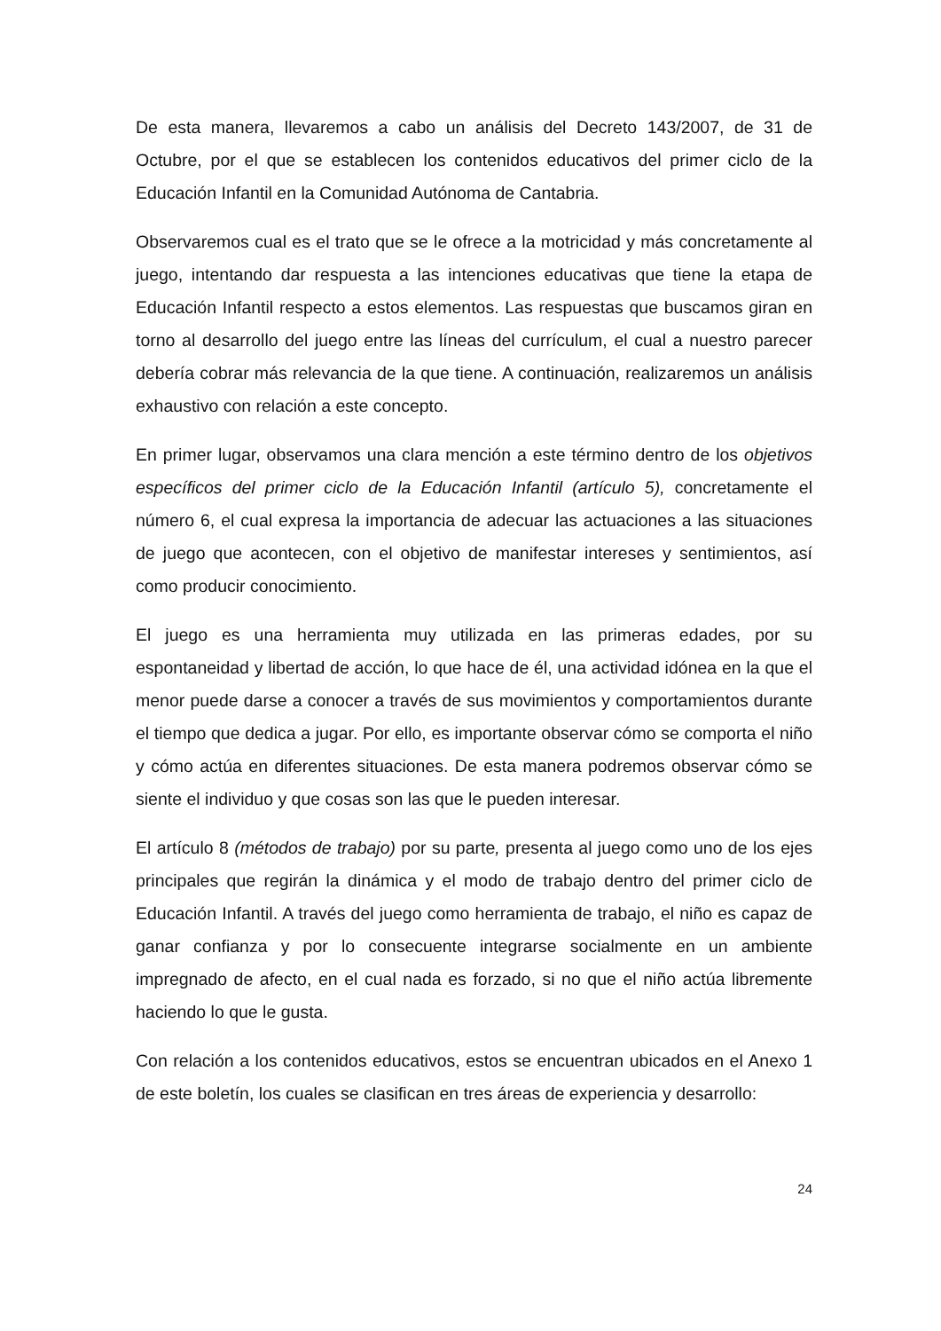De esta manera, llevaremos a cabo un análisis del Decreto 143/2007, de 31 de Octubre, por el que se establecen los contenidos educativos del primer ciclo de la Educación Infantil en la Comunidad Autónoma de Cantabria.
Observaremos cual es el trato que se le ofrece a la motricidad y más concretamente al juego, intentando dar respuesta a las intenciones educativas que tiene la etapa de Educación Infantil respecto a estos elementos. Las respuestas que buscamos giran en torno al desarrollo del juego entre las líneas del currículum, el cual a nuestro parecer debería cobrar más relevancia de la que tiene. A continuación, realizaremos un análisis exhaustivo con relación a este concepto.
En primer lugar, observamos una clara mención a este término dentro de los objetivos específicos del primer ciclo de la Educación Infantil (artículo 5), concretamente el número 6, el cual expresa la importancia de adecuar las actuaciones a las situaciones de juego que acontecen, con el objetivo de manifestar intereses y sentimientos, así como producir conocimiento.
El juego es una herramienta muy utilizada en las primeras edades, por su espontaneidad y libertad de acción, lo que hace de él, una actividad idónea en la que el menor puede darse a conocer a través de sus movimientos y comportamientos durante el tiempo que dedica a jugar. Por ello, es importante observar cómo se comporta el niño y cómo actúa en diferentes situaciones. De esta manera podremos observar cómo se siente el individuo y que cosas son las que le pueden interesar.
El artículo 8 (métodos de trabajo) por su parte, presenta al juego como uno de los ejes principales que regirán la dinámica y el modo de trabajo dentro del primer ciclo de Educación Infantil. A través del juego como herramienta de trabajo, el niño es capaz de ganar confianza y por lo consecuente integrarse socialmente en un ambiente impregnado de afecto, en el cual nada es forzado, si no que el niño actúa libremente haciendo lo que le gusta.
Con relación a los contenidos educativos, estos se encuentran ubicados en el Anexo 1 de este boletín, los cuales se clasifican en tres áreas de experiencia y desarrollo:
24